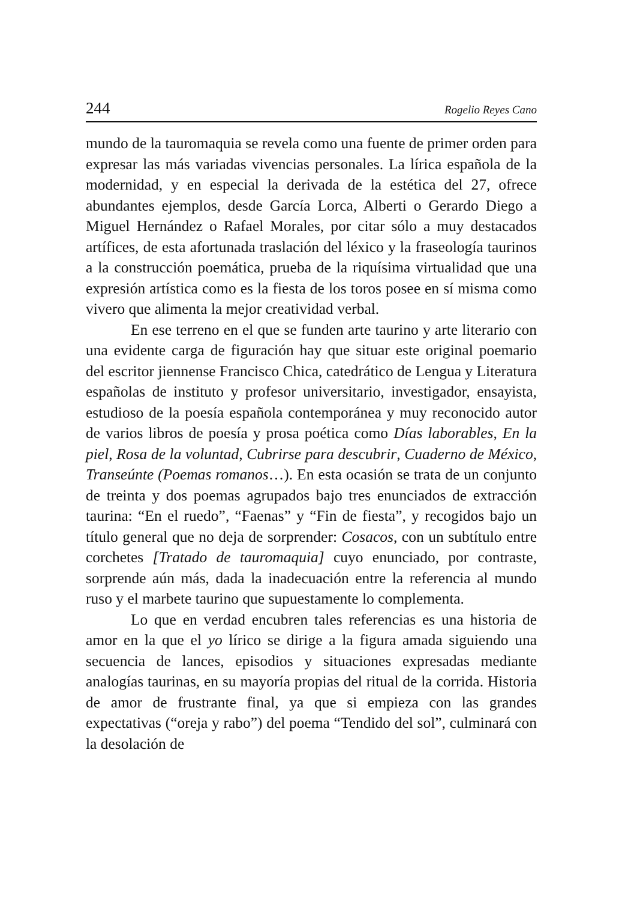244 Rogelio Reyes Cano
mundo de la tauromaquia se revela como una fuente de primer orden para expresar las más variadas vivencias personales. La lírica española de la modernidad, y en especial la derivada de la estética del 27, ofrece abundantes ejemplos, desde García Lorca, Alberti o Gerardo Diego a Miguel Hernández o Rafael Morales, por citar sólo a muy destacados artífices, de esta afortunada traslación del léxico y la fraseología taurinos a la construcción poemática, prueba de la riquísima virtualidad que una expresión artística como es la fiesta de los toros posee en sí misma como vivero que alimenta la mejor creatividad verbal.
En ese terreno en el que se funden arte taurino y arte literario con una evidente carga de figuración hay que situar este original poemario del escritor jiennense Francisco Chica, catedrático de Lengua y Literatura españolas de instituto y profesor universitario, investigador, ensayista, estudioso de la poesía española contemporánea y muy reconocido autor de varios libros de poesía y prosa poética como Días laborables, En la piel, Rosa de la voluntad, Cubrirse para descubrir, Cuaderno de México, Transeúnte (Poemas romanos…). En esta ocasión se trata de un conjunto de treinta y dos poemas agrupados bajo tres enunciados de extracción taurina: “En el ruedo”, “Faenas” y “Fin de fiesta”, y recogidos bajo un título general que no deja de sorprender: Cosacos, con un subtítulo entre corchetes [Tratado de tauromaquia] cuyo enunciado, por contraste, sorprende aún más, dada la inadecuación entre la referencia al mundo ruso y el marbete taurino que supuestamente lo complementa.
Lo que en verdad encubren tales referencias es una historia de amor en la que el yo lírico se dirige a la figura amada siguiendo una secuencia de lances, episodios y situaciones expresadas mediante analogías taurinas, en su mayoría propias del ritual de la corrida. Historia de amor de frustrante final, ya que si empieza con las grandes expectativas (“oreja y rabo”) del poema “Tendido del sol”, culminará con la desolación de